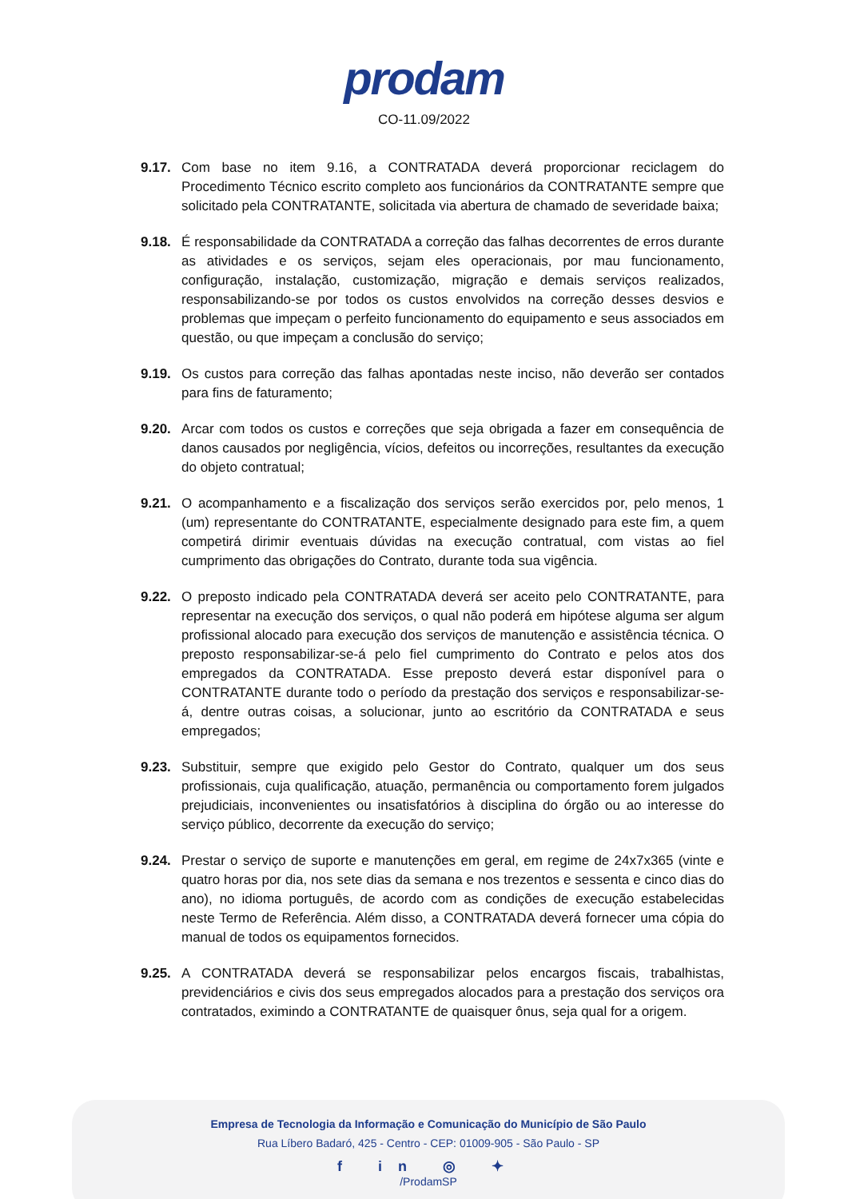prodam
CO-11.09/2022
9.17. Com base no item 9.16, a CONTRATADA deverá proporcionar reciclagem do Procedimento Técnico escrito completo aos funcionários da CONTRATANTE sempre que solicitado pela CONTRATANTE, solicitada via abertura de chamado de severidade baixa;
9.18. É responsabilidade da CONTRATADA a correção das falhas decorrentes de erros durante as atividades e os serviços, sejam eles operacionais, por mau funcionamento, configuração, instalação, customização, migração e demais serviços realizados, responsabilizando-se por todos os custos envolvidos na correção desses desvios e problemas que impeçam o perfeito funcionamento do equipamento e seus associados em questão, ou que impeçam a conclusão do serviço;
9.19. Os custos para correção das falhas apontadas neste inciso, não deverão ser contados para fins de faturamento;
9.20. Arcar com todos os custos e correções que seja obrigada a fazer em consequência de danos causados por negligência, vícios, defeitos ou incorreções, resultantes da execução do objeto contratual;
9.21. O acompanhamento e a fiscalização dos serviços serão exercidos por, pelo menos, 1 (um) representante do CONTRATANTE, especialmente designado para este fim, a quem competirá dirimir eventuais dúvidas na execução contratual, com vistas ao fiel cumprimento das obrigações do Contrato, durante toda sua vigência.
9.22. O preposto indicado pela CONTRATADA deverá ser aceito pelo CONTRATANTE, para representar na execução dos serviços, o qual não poderá em hipótese alguma ser algum profissional alocado para execução dos serviços de manutenção e assistência técnica. O preposto responsabilizar-se-á pelo fiel cumprimento do Contrato e pelos atos dos empregados da CONTRATADA. Esse preposto deverá estar disponível para o CONTRATANTE durante todo o período da prestação dos serviços e responsabilizar-se-á, dentre outras coisas, a solucionar, junto ao escritório da CONTRATADA e seus empregados;
9.23. Substituir, sempre que exigido pelo Gestor do Contrato, qualquer um dos seus profissionais, cuja qualificação, atuação, permanência ou comportamento forem julgados prejudiciais, inconvenientes ou insatisfatórios à disciplina do órgão ou ao interesse do serviço público, decorrente da execução do serviço;
9.24. Prestar o serviço de suporte e manutenções em geral, em regime de 24x7x365 (vinte e quatro horas por dia, nos sete dias da semana e nos trezentos e sessenta e cinco dias do ano), no idioma português, de acordo com as condições de execução estabelecidas neste Termo de Referência. Além disso, a CONTRATADA deverá fornecer uma cópia do manual de todos os equipamentos fornecidos.
9.25. A CONTRATADA deverá se responsabilizar pelos encargos fiscais, trabalhistas, previdenciários e civis dos seus empregados alocados para a prestação dos serviços ora contratados, eximindo a CONTRATANTE de quaisquer ônus, seja qual for a origem.
Empresa de Tecnologia da Informação e Comunicação do Município de São Paulo
Rua Líbero Badaró, 425 - Centro - CEP: 01009-905 - São Paulo - SP
f in ◎ ✦
/ProdamSP